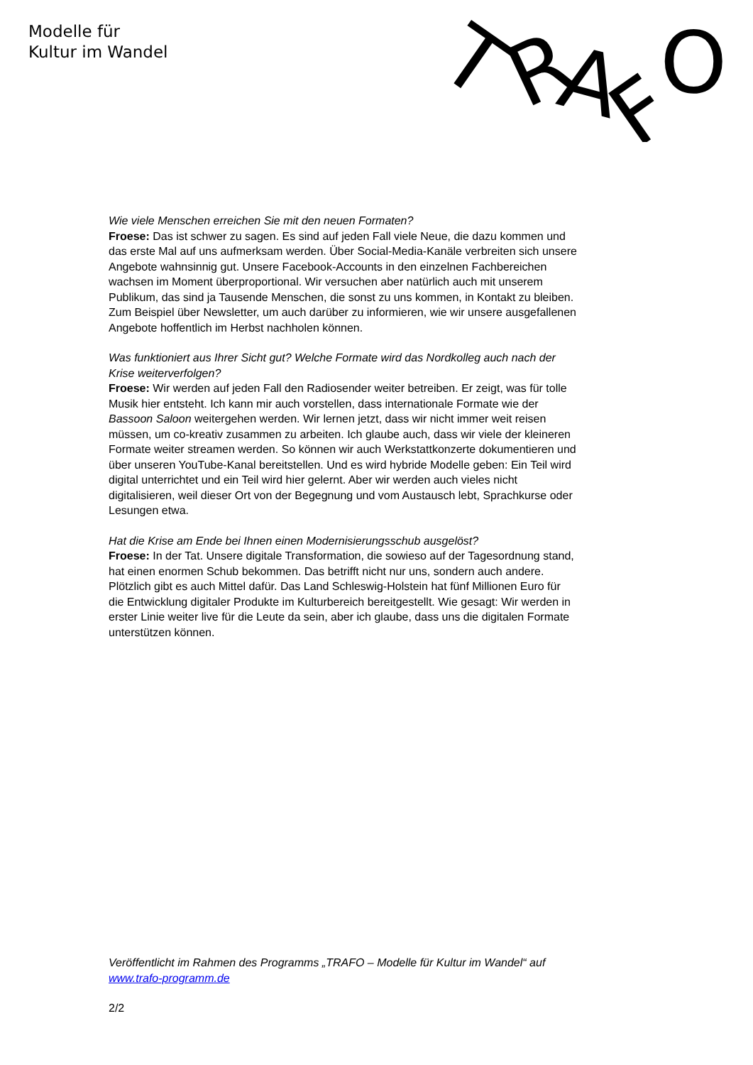Modelle für
Kultur im Wandel
T
R
A
F
O
Wie viele Menschen erreichen Sie mit den neuen Formaten?
Froese: Das ist schwer zu sagen. Es sind auf jeden Fall viele Neue, die dazu kommen und das erste Mal auf uns aufmerksam werden. Über Social-Media-Kanäle verbreiten sich unsere Angebote wahnsinnig gut. Unsere Facebook-Accounts in den einzelnen Fachbereichen wachsen im Moment überproportional. Wir versuchen aber natürlich auch mit unserem Publikum, das sind ja Tausende Menschen, die sonst zu uns kommen, in Kontakt zu bleiben. Zum Beispiel über Newsletter, um auch darüber zu informieren, wie wir unsere ausgefallenen Angebote hoffentlich im Herbst nachholen können.
Was funktioniert aus Ihrer Sicht gut? Welche Formate wird das Nordkolleg auch nach der Krise weiterverfolgen?
Froese: Wir werden auf jeden Fall den Radiosender weiter betreiben. Er zeigt, was für tolle Musik hier entsteht. Ich kann mir auch vorstellen, dass internationale Formate wie der Bassoon Saloon weitergehen werden. Wir lernen jetzt, dass wir nicht immer weit reisen müssen, um co-kreativ zusammen zu arbeiten. Ich glaube auch, dass wir viele der kleineren Formate weiter streamen werden. So können wir auch Werkstattkonzerte dokumentieren und über unseren YouTube-Kanal bereitstellen. Und es wird hybride Modelle geben: Ein Teil wird digital unterrichtet und ein Teil wird hier gelernt. Aber wir werden auch vieles nicht digitalisieren, weil dieser Ort von der Begegnung und vom Austausch lebt, Sprachkurse oder Lesungen etwa.
Hat die Krise am Ende bei Ihnen einen Modernisierungsschub ausgelöst?
Froese: In der Tat. Unsere digitale Transformation, die sowieso auf der Tagesordnung stand, hat einen enormen Schub bekommen. Das betrifft nicht nur uns, sondern auch andere. Plötzlich gibt es auch Mittel dafür. Das Land Schleswig-Holstein hat fünf Millionen Euro für die Entwicklung digitaler Produkte im Kulturbereich bereitgestellt. Wie gesagt: Wir werden in erster Linie weiter live für die Leute da sein, aber ich glaube, dass uns die digitalen Formate unterstützen können.
Veröffentlicht im Rahmen des Programms „TRAFO – Modelle für Kultur im Wandel“ auf www.trafo-programm.de
2/2